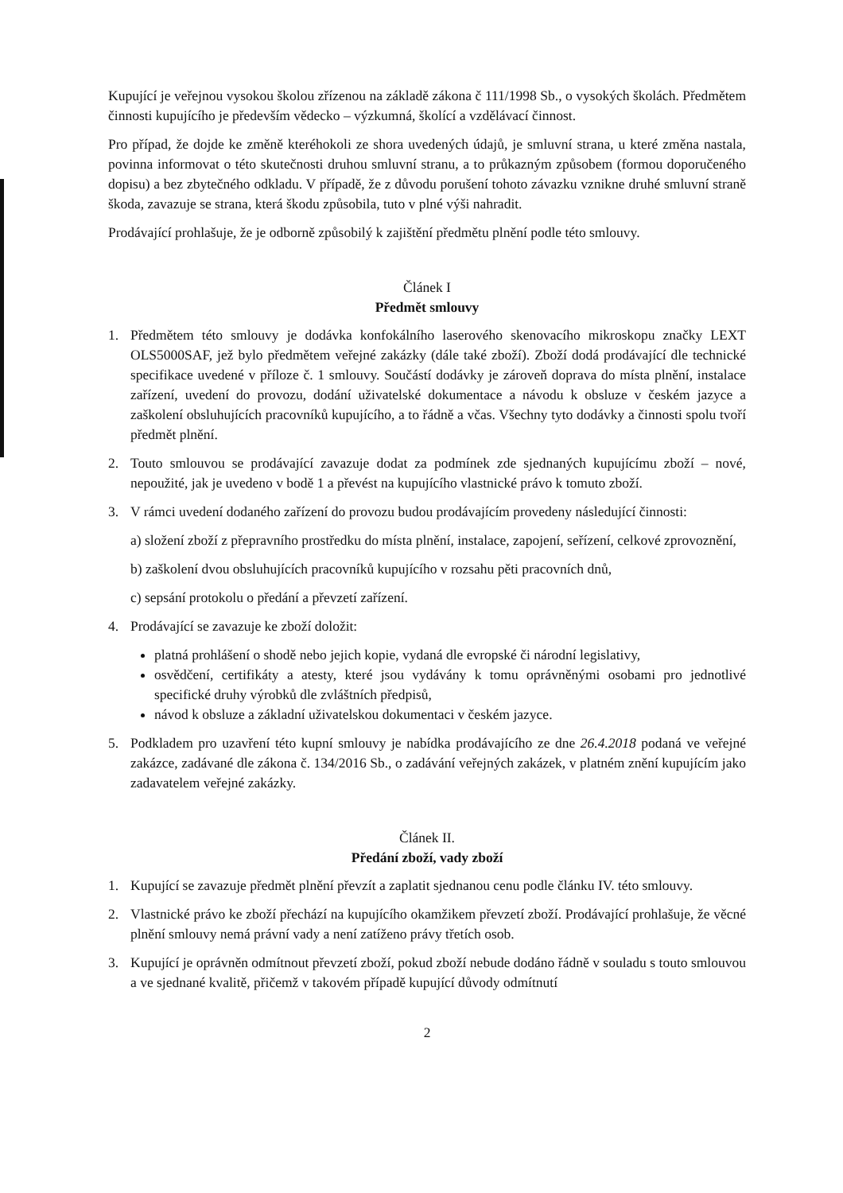Kupující je veřejnou vysokou školou zřízenou na základě zákona č 111/1998 Sb., o vysokých školách. Předmětem činnosti kupujícího je především vědecko – výzkumná, školící a vzdělávací činnost.
Pro případ, že dojde ke změně kteréhokoli ze shora uvedených údajů, je smluvní strana, u které změna nastala, povinna informovat o této skutečnosti druhou smluvní stranu, a to průkazným způsobem (formou doporučeného dopisu) a bez zbytečného odkladu. V případě, že z důvodu porušení tohoto závazku vznikne druhé smluvní straně škoda, zavazuje se strana, která škodu způsobila, tuto v plné výši nahradit.
Prodávající prohlašuje, že je odborně způsobilý k zajištění předmětu plnění podle této smlouvy.
Článek I
Předmět smlouvy
1. Předmětem této smlouvy je dodávka konfokálního laserového skenovacího mikroskopu značky LEXT OLS5000SAF, jež bylo předmětem veřejné zakázky (dále také zboží). Zboží dodá prodávající dle technické specifikace uvedené v příloze č. 1 smlouvy. Součástí dodávky je zároveň doprava do místa plnění, instalace zařízení, uvedení do provozu, dodání uživatelské dokumentace a návodu k obsluze v českém jazyce a zaškolení obsluhujících pracovníků kupujícího, a to řádně a včas. Všechny tyto dodávky a činnosti spolu tvoří předmět plnění.
2. Touto smlouvou se prodávající zavazuje dodat za podmínek zde sjednaných kupujícímu zboží – nové, nepoužité, jak je uvedeno v bodě 1 a převést na kupujícího vlastnické právo k tomuto zboží.
3. V rámci uvedení dodaného zařízení do provozu budou prodávajícím provedeny následující činnosti:
a) složení zboží z přepravního prostředku do místa plnění, instalace, zapojení, seřízení, celkové zprovoznění,
b) zaškolení dvou obsluhujících pracovníků kupujícího v rozsahu pěti pracovních dnů,
c) sepsání protokolu o předání a převzetí zařízení.
4. Prodávající se zavazuje ke zboží doložit:
platná prohlášení o shodě nebo jejich kopie, vydaná dle evropské či národní legislativy,
osvědčení, certifikáty a atesty, které jsou vydávány k tomu oprávněnými osobami pro jednotlivé specifické druhy výrobků dle zvláštních předpisů,
návod k obsluze a základní uživatelskou dokumentaci v českém jazyce.
5. Podkladem pro uzavření této kupní smlouvy je nabídka prodávajícího ze dne 26.4.2018 podaná ve veřejné zakázce, zadávané dle zákona č. 134/2016 Sb., o zadávání veřejných zakázek, v platném znění kupujícím jako zadavatelem veřejné zakázky.
Článek II.
Předání zboží, vady zboží
1. Kupující se zavazuje předmět plnění převzít a zaplatit sjednanou cenu podle článku IV. této smlouvy.
2. Vlastnické právo ke zboží přechází na kupujícího okamžikem převzetí zboží. Prodávající prohlašuje, že věcné plnění smlouvy nemá právní vady a není zatíženo právy třetích osob.
3. Kupující je oprávněn odmítnout převzetí zboží, pokud zboží nebude dodáno řádně v souladu s touto smlouvou a ve sjednané kvalitě, přičemž v takovém případě kupující důvody odmítnutí
2